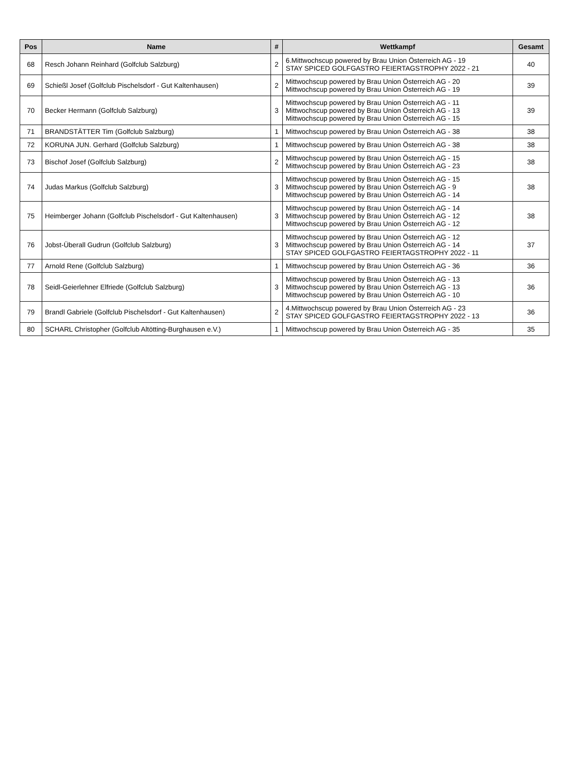| Pos | Name | # | Wettkampf | Gesamt |
| --- | --- | --- | --- | --- |
| 68 | Resch Johann Reinhard (Golfclub Salzburg) | 2 | 6.Mittwochscup powered by Brau Union Österreich AG - 19 STAY SPICED GOLFGASTRO FEIERTAGSTROPHY 2022 - 21 | 40 |
| 69 | Schießl Josef (Golfclub Pischelsdorf - Gut Kaltenhausen) | 2 | Mittwochscup powered by Brau Union Österreich AG - 20 Mittwochscup powered by Brau Union Österreich AG - 19 | 39 |
| 70 | Becker Hermann (Golfclub Salzburg) | 3 | Mittwochscup powered by Brau Union Österreich AG - 11 Mittwochscup powered by Brau Union Österreich AG - 13 Mittwochscup powered by Brau Union Österreich AG - 15 | 39 |
| 71 | BRANDSTÄTTER Tim (Golfclub Salzburg) | 1 | Mittwochscup powered by Brau Union Österreich AG - 38 | 38 |
| 72 | KORUNA JUN. Gerhard (Golfclub Salzburg) | 1 | Mittwochscup powered by Brau Union Österreich AG - 38 | 38 |
| 73 | Bischof Josef (Golfclub Salzburg) | 2 | Mittwochscup powered by Brau Union Österreich AG - 15 Mittwochscup powered by Brau Union Österreich AG - 23 | 38 |
| 74 | Judas Markus (Golfclub Salzburg) | 3 | Mittwochscup powered by Brau Union Österreich AG - 15 Mittwochscup powered by Brau Union Österreich AG - 9 Mittwochscup powered by Brau Union Österreich AG - 14 | 38 |
| 75 | Heimberger Johann (Golfclub Pischelsdorf - Gut Kaltenhausen) | 3 | Mittwochscup powered by Brau Union Österreich AG - 14 Mittwochscup powered by Brau Union Österreich AG - 12 Mittwochscup powered by Brau Union Österreich AG - 12 | 38 |
| 76 | Jobst-Überall Gudrun (Golfclub Salzburg) | 3 | Mittwochscup powered by Brau Union Österreich AG - 12 Mittwochscup powered by Brau Union Österreich AG - 14 STAY SPICED GOLFGASTRO FEIERTAGSTROPHY 2022 - 11 | 37 |
| 77 | Arnold Rene (Golfclub Salzburg) | 1 | Mittwochscup powered by Brau Union Österreich AG - 36 | 36 |
| 78 | Seidl-Geierlehner Elfriede (Golfclub Salzburg) | 3 | Mittwochscup powered by Brau Union Österreich AG - 13 Mittwochscup powered by Brau Union Österreich AG - 13 Mittwochscup powered by Brau Union Österreich AG - 10 | 36 |
| 79 | Brandl Gabriele (Golfclub Pischelsdorf - Gut Kaltenhausen) | 2 | 4.Mittwochscup powered by Brau Union Österreich AG - 23 STAY SPICED GOLFGASTRO FEIERTAGSTROPHY 2022 - 13 | 36 |
| 80 | SCHARL Christopher (Golfclub Altötting-Burghausen e.V.) | 1 | Mittwochscup powered by Brau Union Österreich AG - 35 | 35 |